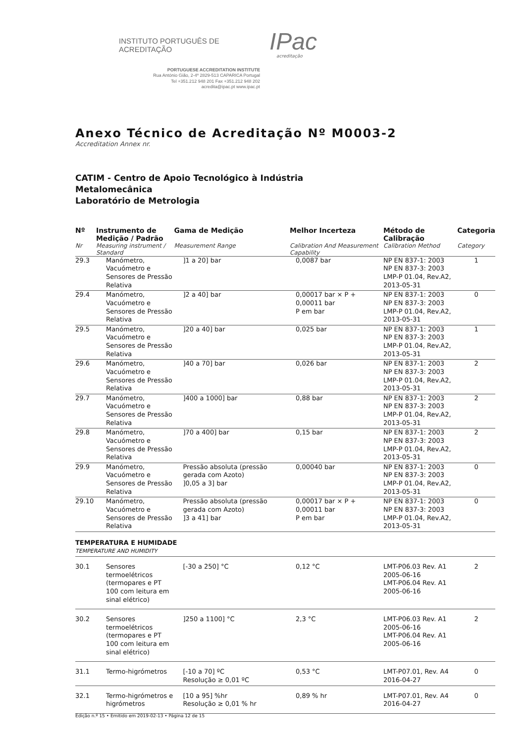INSTITUTO PORTUGUÊS DE ACREDITAÇÃO IPac
acreditação
PORTUGUESE ACCREDITATION INSTITUTE
Rua António Gião, 2-4º 2829-513 CAPARICA Portugal
Tel +351.212 948 201 Fax +351.212 948 202
acredita@ipac.pt www.ipac.pt
Anexo Técnico de Acreditação Nº M0003-2
Accreditation Annex nr.
CATIM - Centro de Apoio Tecnológico à Indústria
Metalomecânica
Laboratório de Metrologia
| Nº | Instrumento de Medição / Padrão | Gama de Medição | Melhor Incerteza | Método de Calibração | Categoria |
| --- | --- | --- | --- | --- | --- |
| Nr | Measuring instrument / Standard | Measurement Range | Calibration And Measurement Capability | Calibration Method | Category |
| 29.3 | Manómetro, Vacuómetro e Sensores de Pressão Relativa | ]1 a 20] bar | 0,0087 bar | NP EN 837-1: 2003 NP EN 837-3: 2003 LMP-P 01.04, Rev.A2, 2013-05-31 | 1 |
| 29.4 | Manómetro, Vacuómetro e Sensores de Pressão Relativa | ]2 a 40] bar | 0,00017 bar × P + 0,00011 bar P em bar | NP EN 837-1: 2003 NP EN 837-3: 2003 LMP-P 01.04, Rev.A2, 2013-05-31 | 0 |
| 29.5 | Manómetro, Vacuómetro e Sensores de Pressão Relativa | ]20 a 40] bar | 0,025 bar | NP EN 837-1: 2003 NP EN 837-3: 2003 LMP-P 01.04, Rev.A2, 2013-05-31 | 1 |
| 29.6 | Manómetro, Vacuómetro e Sensores de Pressão Relativa | ]40 a 70] bar | 0,026 bar | NP EN 837-1: 2003 NP EN 837-3: 2003 LMP-P 01.04, Rev.A2, 2013-05-31 | 2 |
| 29.7 | Manómetro, Vacuómetro e Sensores de Pressão Relativa | ]400 a 1000] bar | 0,88 bar | NP EN 837-1: 2003 NP EN 837-3: 2003 LMP-P 01.04, Rev.A2, 2013-05-31 | 2 |
| 29.8 | Manómetro, Vacuómetro e Sensores de Pressão Relativa | ]70 a 400] bar | 0,15 bar | NP EN 837-1: 2003 NP EN 837-3: 2003 LMP-P 01.04, Rev.A2, 2013-05-31 | 2 |
| 29.9 | Manómetro, Vacuómetro e Sensores de Pressão Relativa | Pressão absoluta (pressão gerada com Azoto) ]0,05 a 3] bar | 0,00040 bar | NP EN 837-1: 2003 NP EN 837-3: 2003 LMP-P 01.04, Rev.A2, 2013-05-31 | 0 |
| 29.10 | Manómetro, Vacuómetro e Sensores de Pressão Relativa | Pressão absoluta (pressão gerada com Azoto) ]3 a 41] bar | 0,00017 bar × P + 0,00011 bar P em bar | NP EN 837-1: 2003 NP EN 837-3: 2003 LMP-P 01.04, Rev.A2, 2013-05-31 | 0 |
| TEMPERATURA E HUMIDADE TEMPERATURE AND HUMIDITY | | | | | |
| 30.1 | Sensores termoelétricos (termopares e PT 100 com leitura em sinal elétrico) | [-30 a 250] °C | 0,12 °C | LMT-P06.03 Rev. A1 2005-06-16 LMT-P06.04 Rev. A1 2005-06-16 | 2 |
| 30.2 | Sensores termoelétricos (termopares e PT 100 com leitura em sinal elétrico) | ]250 a 1100] °C | 2,3 °C | LMT-P06.03 Rev. A1 2005-06-16 LMT-P06.04 Rev. A1 2005-06-16 | 2 |
| 31.1 | Termo-higrómetros | [-10 a 70] ºC Resolução ≥ 0,01 ºC | 0,53 °C | LMT-P07.01, Rev. A4 2016-04-27 | 0 |
| 32.1 | Termo-higrómetros e higrómetros | [10 a 95] %hr Resolução ≥ 0,01 % hr | 0,89 % hr | LMT-P07.01, Rev. A4 2016-04-27 | 0 |
Edição n.º 15 • Emitido em 2019-02-13 • Página 12 de 15